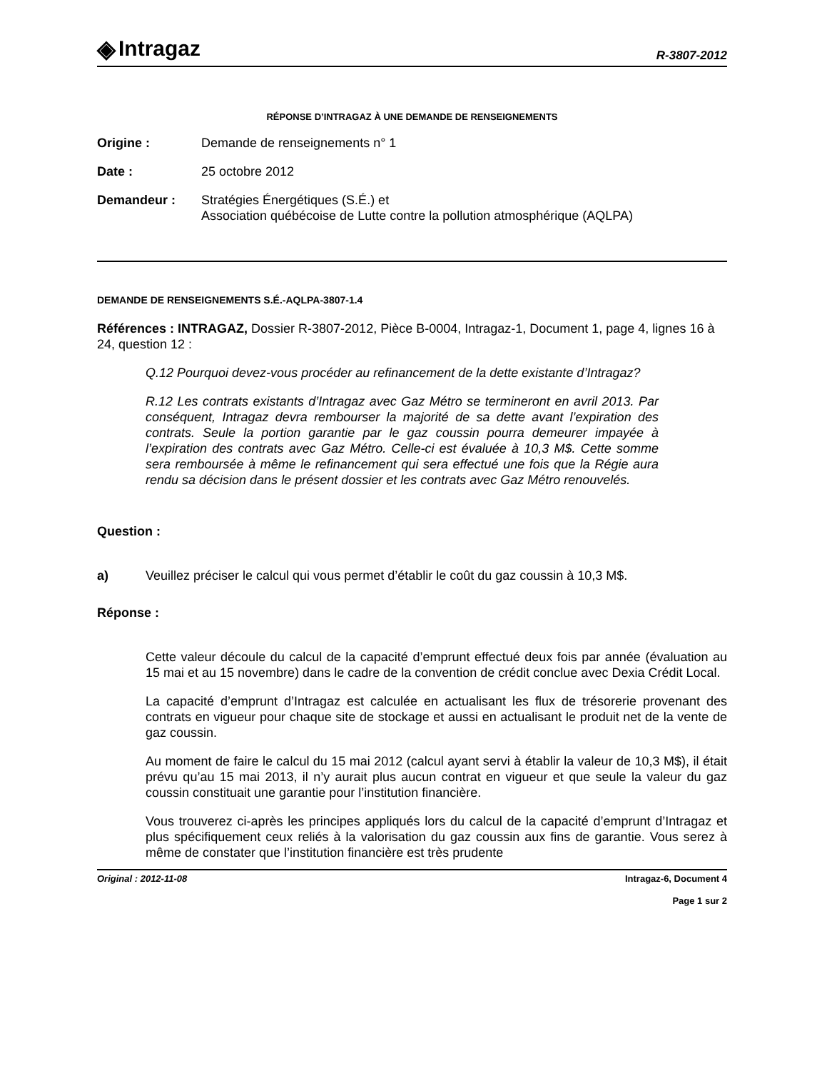◈ Intragaz
R-3807-2012
RÉPONSE D’INTRAGAZ À UNE DEMANDE DE RENSEIGNEMENTS
Origine : Demande de renseignements n° 1
Date : 25 octobre 2012
Demandeur : Stratégies Énergétiques (S.É.) et
Association québécoise de Lutte contre la pollution atmosphérique (AQLPA)
DEMANDE DE RENSEIGNEMENTS S.É.-AQLPA-3807-1.4
Références : INTRAGAZ, Dossier R-3807-2012, Pièce B-0004, Intragaz-1, Document 1, page 4, lignes 16 à 24, question 12 :
Q.12 Pourquoi devez-vous procéder au refinancement de la dette existante d’Intragaz?
R.12 Les contrats existants d’Intragaz avec Gaz Métro se termineront en avril 2013. Par conséquent, Intragaz devra rembourser la majorité de sa dette avant l’expiration des contrats. Seule la portion garantie par le gaz coussin pourra demeurer impayée à l’expiration des contrats avec Gaz Métro. Celle-ci est évaluée à 10,3 M$. Cette somme sera remboursée à même le refinancement qui sera effectué une fois que la Régie aura rendu sa décision dans le présent dossier et les contrats avec Gaz Métro renouvelés.
Question :
a) Veuillez préciser le calcul qui vous permet d’établir le coût du gaz coussin à 10,3 M$.
Réponse :
Cette valeur découle du calcul de la capacité d’emprunt effectué deux fois par année (évaluation au 15 mai et au 15 novembre) dans le cadre de la convention de crédit conclue avec Dexia Crédit Local.
La capacité d’emprunt d’Intragaz est calculée en actualisant les flux de trésorerie provenant des contrats en vigueur pour chaque site de stockage et aussi en actualisant le produit net de la vente de gaz coussin.
Au moment de faire le calcul du 15 mai 2012 (calcul ayant servi à établir la valeur de 10,3 M$), il était prévu qu’au 15 mai 2013, il n’y aurait plus aucun contrat en vigueur et que seule la valeur du gaz coussin constituait une garantie pour l’institution financière.
Vous trouverez ci-après les principes appliqués lors du calcul de la capacité d’emprunt d’Intragaz et plus spécifiquement ceux reliés à la valorisation du gaz coussin aux fins de garantie. Vous serez à même de constater que l’institution financière est très prudente
Original : 2012-11-08 Intragaz-6, Document 4
Page 1 sur 2